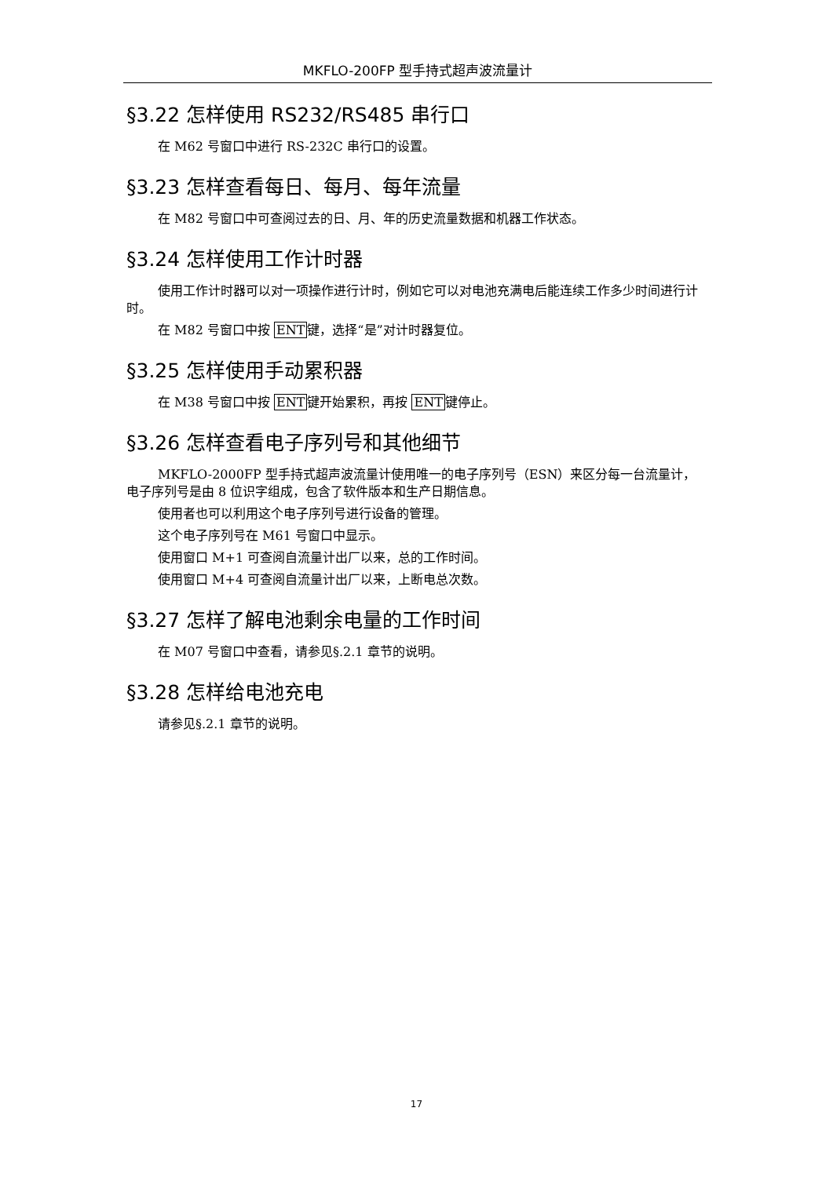MKFLO-200FP 型手持式超声波流量计
§3.22 怎样使用 RS232/RS485 串行口
在 M62 号窗口中进行 RS-232C 串行口的设置。
§3.23 怎样查看每日、每月、每年流量
在 M82 号窗口中可查阅过去的日、月、年的历史流量数据和机器工作状态。
§3.24 怎样使用工作计时器
使用工作计时器可以对一项操作进行计时，例如它可以对电池充满电后能连续工作多少时间进行计时。
在 M82 号窗口中按 ENT键，选择“是”对计时器复位。
§3.25 怎样使用手动累积器
在 M38 号窗口中按 ENT键开始累积，再按 ENT键停止。
§3.26 怎样查看电子序列号和其他细节
MKFLO-2000FP 型手持式超声波流量计使用唯一的电子序列号（ESN）来区分每一台流量计，电子序列号是由 8 位识字组成，包含了软件版本和生产日期信息。
使用者也可以利用这个电子序列号进行设备的管理。
这个电子序列号在 M61 号窗口中显示。
使用窗口 M+1 可查阅自流量计出厂以来，总的工作时间。
使用窗口 M+4 可查阅自流量计出厂以来，上断电总次数。
§3.27 怎样了解电池剩余电量的工作时间
在 M07 号窗口中查看，请参见§.2.1 章节的说明。
§3.28 怎样给电池充电
请参见§.2.1 章节的说明。
17